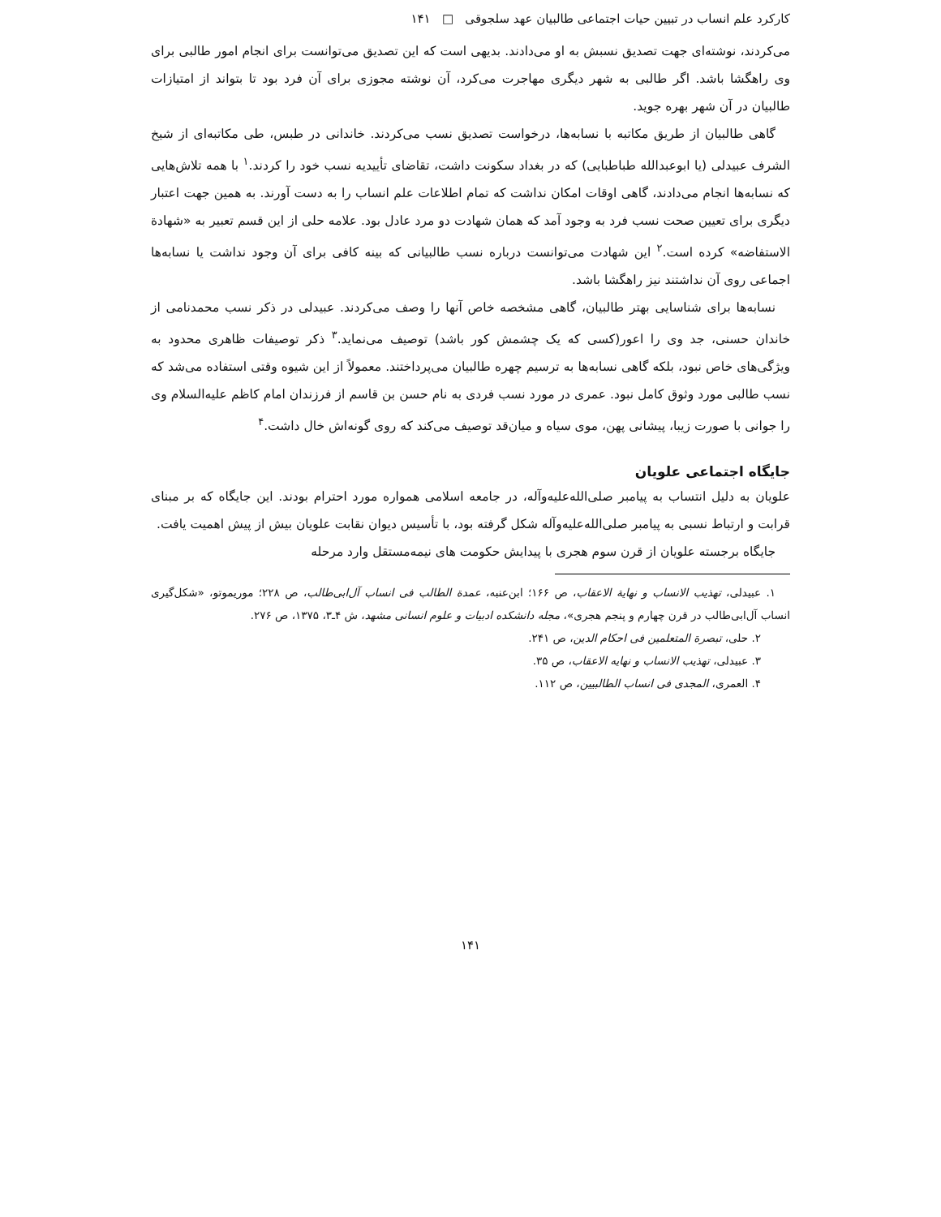کارکرد علم انساب در تبیین حیات اجتماعی طالبیان عهد سلجوقی □ ۱۴۱
می‌کردند، نوشته‌ای جهت تصدیق نسبش به او می‌دادند. بدیهی است که این تصدیق می‌توانست برای انجام امور طالبی برای وی راهگشا باشد. اگر طالبی به شهر دیگری مهاجرت می‌کرد، آن نوشته مجوزی برای آن فرد بود تا بتواند از امتیازات طالبیان در آن شهر بهره جوید.
گاهی طالبیان از طریق مکاتبه با نسابه‌ها، درخواست تصدیق نسب می‌کردند. خاندانی در طبس، طی مکاتبه‌ای از شیخ الشرف عبیدلی (یا ابوعبدالله طباطبایی) که در بغداد سکونت داشت، تقاضای تأییدیه نسب خود را کردند.<sup>۱</sup> با همه تلاش‌هایی که نسابه‌ها انجام می‌دادند، گاهی اوقات امکان نداشت که تمام اطلاعات علم انساب را به دست آورند. به همین جهت اعتبار دیگری برای تعیین صحت نسب فرد به وجود آمد که همان شهادت دو مرد عادل بود. علامه حلی از این قسم تعبیر به «شهادة الاستفاضه» کرده است.<sup>۲</sup> این شهادت می‌توانست درباره نسب طالبیانی که بینه کافی برای آن وجود نداشت یا نسابه‌ها اجماعی روی آن نداشتند نیز راهگشا باشد.
نسابه‌ها برای شناسایی بهتر طالبیان، گاهی مشخصه خاص آنها را وصف می‌کردند. عبیدلی در ذکر نسب محمدنامی از خاندان حسنی، جد وی را اعور(کسی که یک چشمش کور باشد) توصیف می‌نماید.<sup>۳</sup> ذکر توصیفات ظاهری محدود به ویژگی‌های خاص نبود، بلکه گاهی نسابه‌ها به ترسیم چهره طالبیان می‌پرداختند. معمولاً از این شیوه وقتی استفاده می‌شد که نسب طالبی مورد وثوق کامل نبود. عمری در مورد نسب فردی به نام حسن بن قاسم از فرزندان امام کاظم علیه‌السلام وی را جوانی با صورت زیبا، پیشانی پهن، موی سیاه و میان‌قد توصیف می‌کند که روی گونه‌اش خال داشت.<sup>۴</sup>
جایگاه اجتماعی علویان
علویان به دلیل انتساب به پیامبر صلی‌الله‌علیه‌وآله، در جامعه اسلامی همواره مورد احترام بودند. این جایگاه که بر مبنای قرابت و ارتباط نسبی به پیامبر صلی‌الله‌علیه‌وآله شکل گرفته بود، با تأسیس دیوان نقابت علویان بیش از پیش اهمیت یافت.
جایگاه برجسته علویان از قرن سوم هجری با پیدایش حکومت های نیمه‌مستقل وارد مرحله
۱. عبیدلی، تهذیب الانساب و نهایة الاعقاب، ص ۱۶۶؛ ابن‌عنبه، عمدة الطالب فی انساب آل‌ابی‌طالب، ص ۲۲۸؛ موریموتو، «شکل‌گیری انساب آل‌ابی‌طالب در قرن چهارم و پنجم هجری»، مجله دانشکده ادبیات و علوم انسانی مشهد، ش ۴ـ۳، ۱۳۷۵، ص ۲۷۶.
۲. حلی، تبصرة المتعلمین فی احکام الدین، ص ۲۴۱.
۳. عبیدلی، تهذیب الانساب و نهایه الاعقاب، ص ۳۵.
۴. العمری، المجدی فی انساب الطالبیین، ص ۱۱۲.
۱۴۱